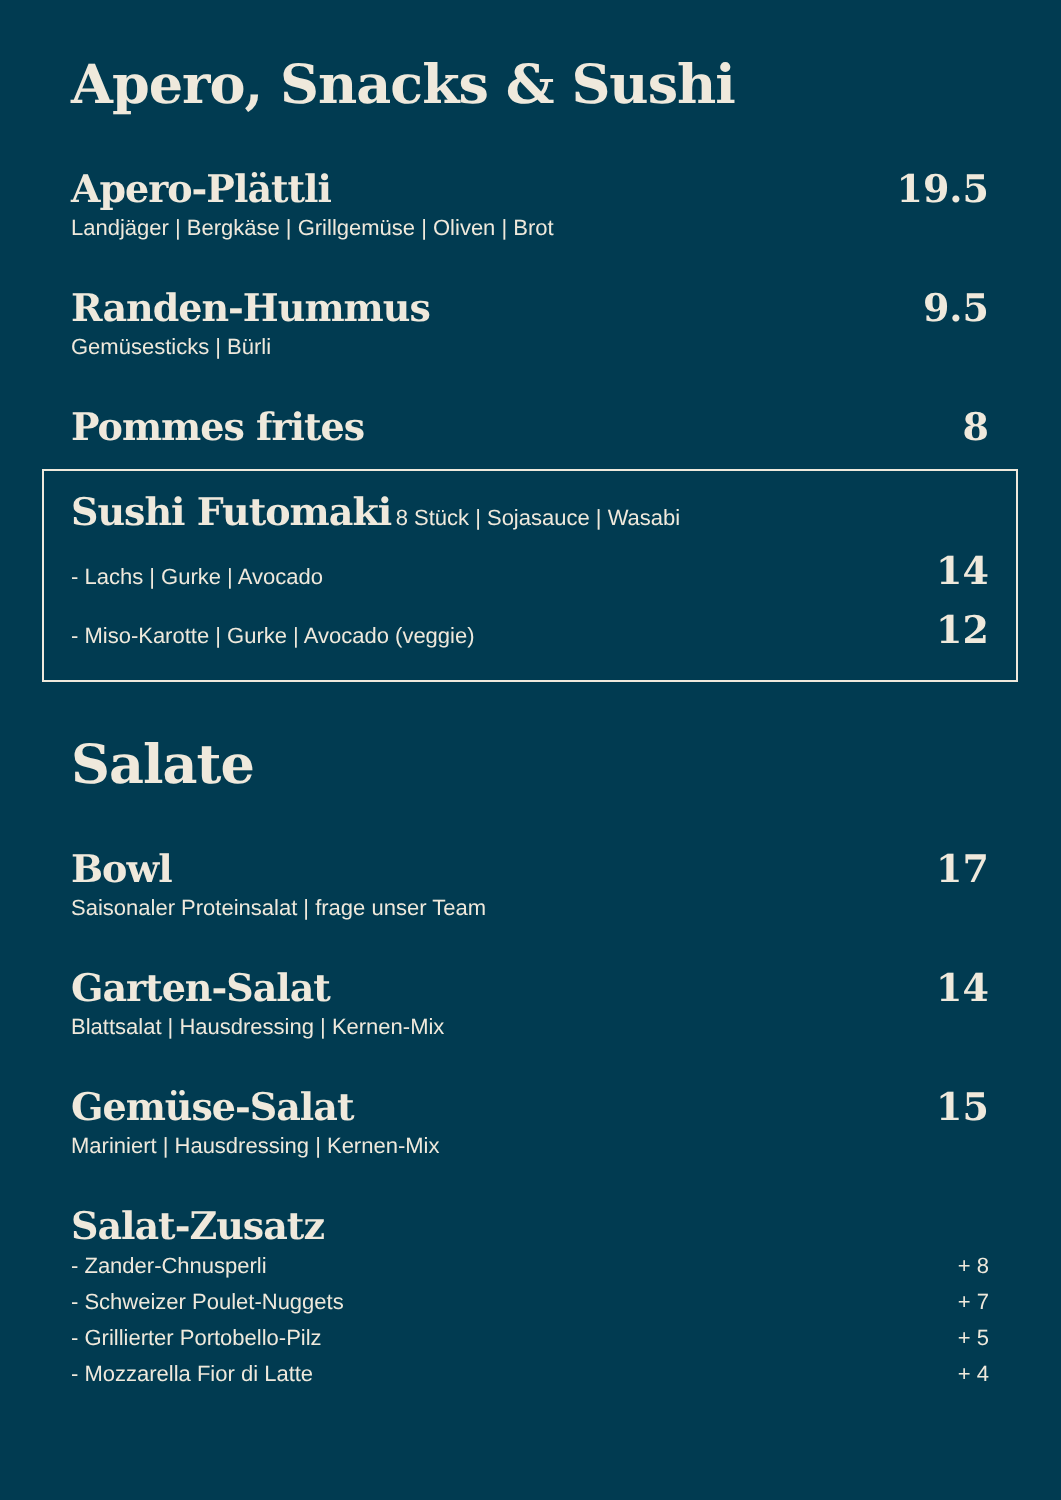Apero, Snacks & Sushi
Apero-Plättli 19.5
Landjäger | Bergkäse | Grillgemüse | Oliven | Brot
Randen-Hummus 9.5
Gemüsesticks | Bürli
Pommes frites 8
Sushi Futomaki 8 Stück | Sojasauce | Wasabi
- Lachs | Gurke | Avocado 14
- Miso-Karotte | Gurke | Avocado (veggie) 12
Salate
Bowl 17
Saisonaler Proteinsalat | frage unser Team
Garten-Salat 14
Blattsalat | Hausdressing | Kernen-Mix
Gemüse-Salat 15
Mariniert | Hausdressing | Kernen-Mix
Salat-Zusatz
- Zander-Chnusperli + 8
- Schweizer Poulet-Nuggets + 7
- Grillierter Portobello-Pilz + 5
- Mozzarella Fior di Latte + 4